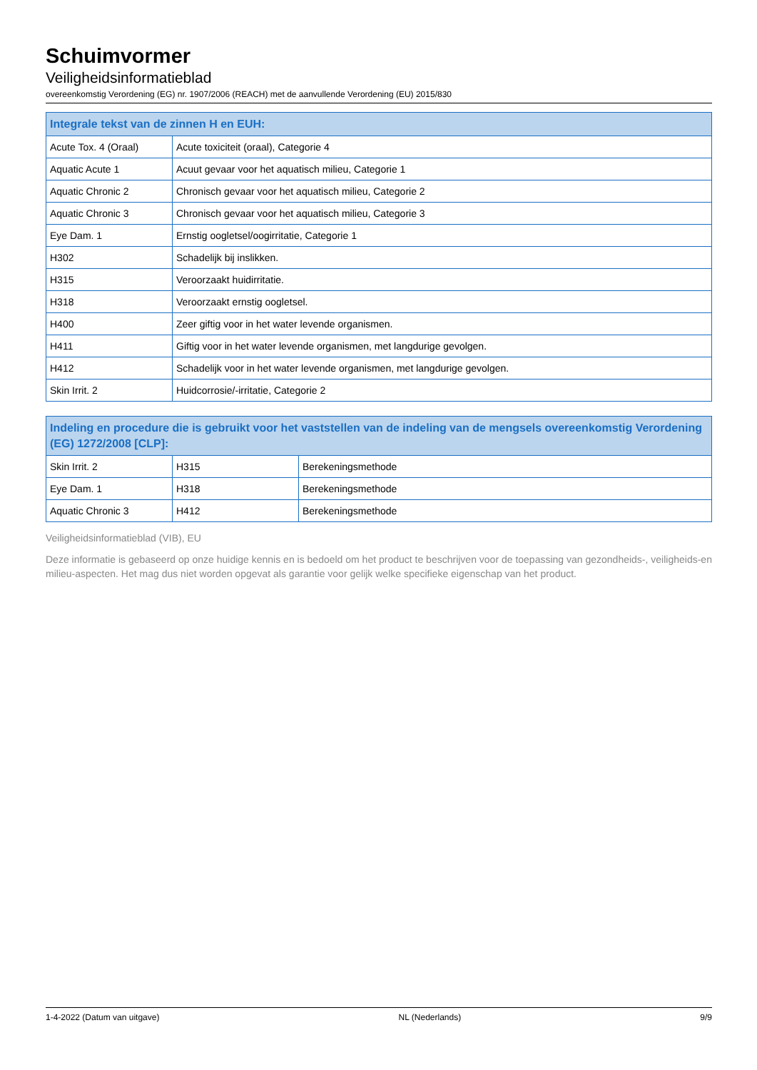Schuimvormer
Veiligheidsinformatieblad
overeenkomstig Verordening (EG) nr. 1907/2006 (REACH) met de aanvullende Verordening (EU) 2015/830
| Integrale tekst van de zinnen H en EUH: | |
| --- | --- |
| Acute Tox. 4 (Oraal) | Acute toxiciteit (oraal), Categorie 4 |
| Aquatic Acute 1 | Acuut gevaar voor het aquatisch milieu, Categorie 1 |
| Aquatic Chronic 2 | Chronisch gevaar voor het aquatisch milieu, Categorie 2 |
| Aquatic Chronic 3 | Chronisch gevaar voor het aquatisch milieu, Categorie 3 |
| Eye Dam. 1 | Ernstig oogletsel/oogirritatie, Categorie 1 |
| H302 | Schadelijk bij inslikken. |
| H315 | Veroorzaakt huidirritatie. |
| H318 | Veroorzaakt ernstig oogletsel. |
| H400 | Zeer giftig voor in het water levende organismen. |
| H411 | Giftig voor in het water levende organismen, met langdurige gevolgen. |
| H412 | Schadelijk voor in het water levende organismen, met langdurige gevolgen. |
| Skin Irrit. 2 | Huidcorrosie/-irritatie, Categorie 2 |
| Indeling en procedure die is gebruikt voor het vaststellen van de indeling van de mengsels overeenkomstig Verordening (EG) 1272/2008 [CLP]: | | |
| --- | --- | --- |
| Skin Irrit. 2 | H315 | Berekeningsmethode |
| Eye Dam. 1 | H318 | Berekeningsmethode |
| Aquatic Chronic 3 | H412 | Berekeningsmethode |
Veiligheidsinformatieblad (VIB), EU
Deze informatie is gebaseerd op onze huidige kennis en is bedoeld om het product te beschrijven voor de toepassing van gezondheids-, veiligheids-en milieu-aspecten. Het mag dus niet worden opgevat als garantie voor gelijk welke specifieke eigenschap van het product.
1-4-2022 (Datum van uitgave) NL (Nederlands) 9/9